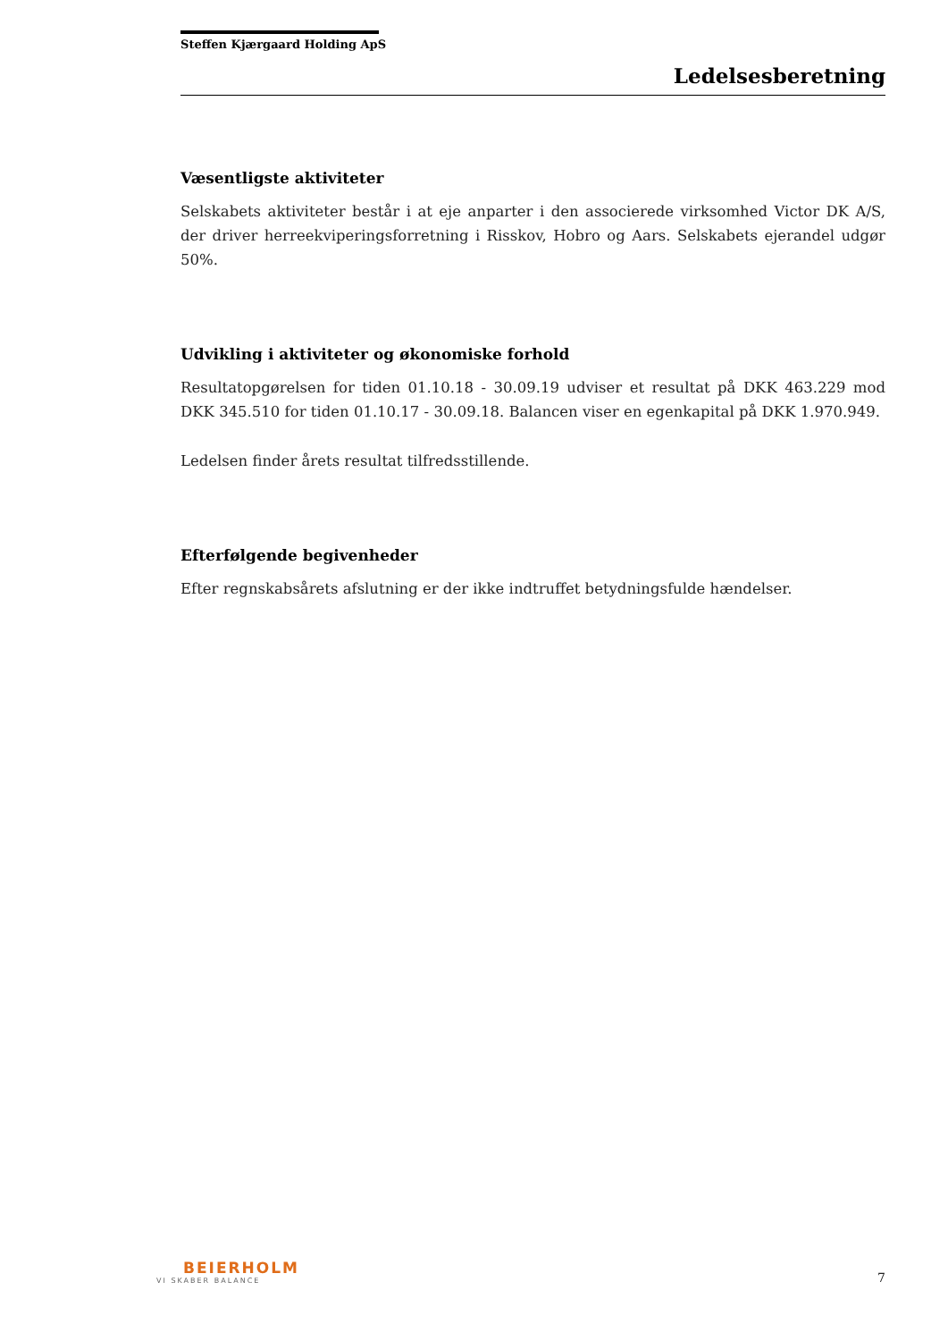Steffen Kjærgaard Holding ApS
Ledelsesberetning
Væsentligste aktiviteter
Selskabets aktiviteter består i at eje anparter i den associerede virksomhed Victor DK A/S, der driver herreekviperingsforretning i Risskov, Hobro og Aars. Selskabets ejerandel udgør 50%.
Udvikling i aktiviteter og økonomiske forhold
Resultatopgørelsen for tiden 01.10.18 - 30.09.19 udviser et resultat på DKK 463.229 mod DKK 345.510 for tiden 01.10.17 - 30.09.18. Balancen viser en egenkapital på DKK 1.970.949.
Ledelsen finder årets resultat tilfredsstillende.
Efterfølgende begivenheder
Efter regnskabsårets afslutning er der ikke indtruffet betydningsfulde hændelser.
BEIERHOLM
VI SKABER BALANCE
7